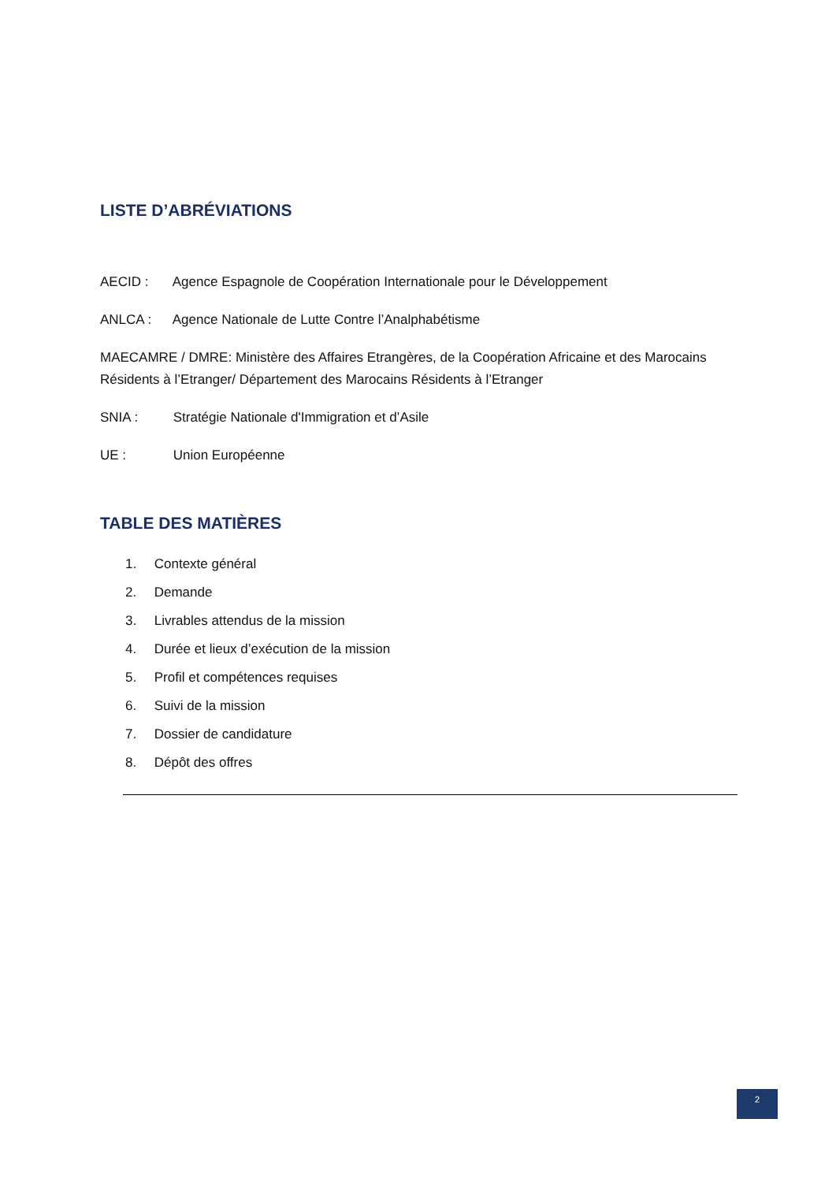LISTE D’ABRÉVIATIONS
AECID : Agence Espagnole de Coopération Internationale pour le Développement
ANLCA : Agence Nationale de Lutte Contre l’Analphabétisme
MAECAMRE / DMRE: Ministère des Affaires Etrangères, de la Coopération Africaine et des Marocains Résidents à l’Etranger/ Département des Marocains Résidents à l’Etranger
SNIA : Stratégie Nationale d'Immigration et d’Asile
UE : Union Européenne
TABLE DES MATIÈRES
1. Contexte général
2. Demande
3. Livrables attendus de la mission
4. Durée et lieux d’exécution de la mission
5. Profil et compétences requises
6. Suivi de la mission
7. Dossier de candidature
8. Dépôt des offres
2